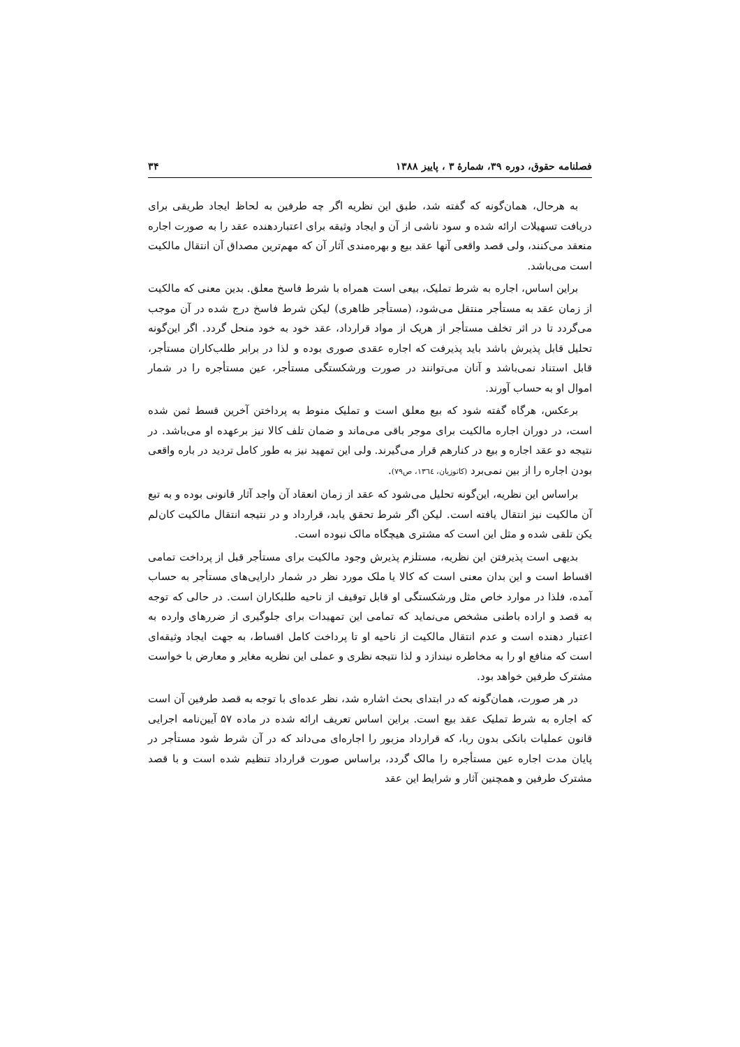فصلنامه حقوق، دوره ۳۹، شمارهٔ ۳ ، پاییز ۱۳۸۸ ۳۴
به هرحال، همان‌گونه که گفته شد، طبق این نظریه اگر چه طرفین به لحاظ ایجاد طریقی برای دریافت تسهیلات ارائه شده و سود ناشی از آن و ایجاد وثیقه برای اعتباردهنده عقد را به صورت اجاره منعقد می‌کنند، ولی قصد واقعی آنها عقد بیع و بهره‌مندی آثار آن که مهم‌ترین مصداق آن انتقال مالکیت است می‌باشد.
براین اساس، اجاره به شرط تملیک، بیعی است همراه با شرط فاسخ معلق. بدین معنی که مالکیت از زمان عقد به مستأجر منتقل می‌شود، (مستأجر ظاهری) لیکن شرط فاسخ درج شده در آن موجب می‌گردد تا در اثر تخلف مستأجر از هریک از مواد قرارداد، عقد خود به خود منحل گردد. اگر این‌گونه تحلیل قابل پذیرش باشد باید پذیرفت که اجاره عقدی صوری بوده و لذا در برابر طلب‌کاران مستأجر، قابل استناد نمی‌باشد و آنان می‌توانند در صورت ورشکستگی مستأجر، عین مستأجره را در شمار اموال او به حساب آورند.
برعکس، هرگاه گفته شود که بیع معلق است و تملیک منوط به پرداختن آخرین قسط ثمن شده است، در دوران اجاره مالکیت برای موجر باقی می‌ماند و ضمان تلف کالا نیز برعهده او می‌باشد. در نتیجه دو عقد اجاره و بیع در کنارهم قرار می‌گیرند. ولی این تمهید نیز به طور کامل تردید در باره واقعی بودن اجاره را از بین نمی‌برد (کاتوزیان، ١٣٦٤، ص٧٩).
براساس این نظریه، این‌گونه تحلیل می‌شود که عقد از زمان انعقاد آن واجد آثار قانونی بوده و به تبع آن مالکیت نیز انتقال یافته است. لیکن اگر شرط تحقق یابد، قرارداد و در نتیجه انتقال مالکیت کان‌لم یکن تلقی شده و مثل این است که مشتری هیچگاه مالک نبوده است.
بدیهی است پذیرفتن این نظریه، مستلزم پذیرش وجود مالکیت برای مستأجر قبل از پرداخت تمامی اقساط است و این بدان معنی است که کالا یا ملک مورد نظر در شمار دارایی‌های مستأجر به حساب آمده، فلذا در موارد خاص مثل ورشکستگی او قابل توقیف از ناحیه طلبکاران است. در حالی که توجه به قصد و اراده باطنی مشخص می‌نماید که تمامی این تمهیدات برای جلوگیری از ضررهای وارده به اعتبار دهنده است و عدم انتقال مالکیت از ناحیه او تا پرداخت کامل اقساط، به جهت ایجاد وثیقه‌ای است که منافع او را به مخاطره نیندازد و لذا نتیجه نظری و عملی این نظریه مغایر و معارض با خواست مشترک طرفین خواهد بود.
در هر صورت، همان‌گونه که در ابتدای بحث اشاره شد، نظر عده‌ای با توجه به قصد طرفین آن است که اجاره به شرط تملیک عقد بیع است. براین اساس تعریف ارائه شده در ماده ۵۷ آیین‌نامه اجرایی قانون عملیات بانکی بدون ربا، که قرارداد مزبور را اجاره‌ای می‌داند که در آن شرط شود مستأجر در پایان مدت اجاره عین مستأجره را مالک گردد، براساس صورت قرارداد تنظیم شده است و با قصد مشترک طرفین و همچنین آثار و شرایط این عقد